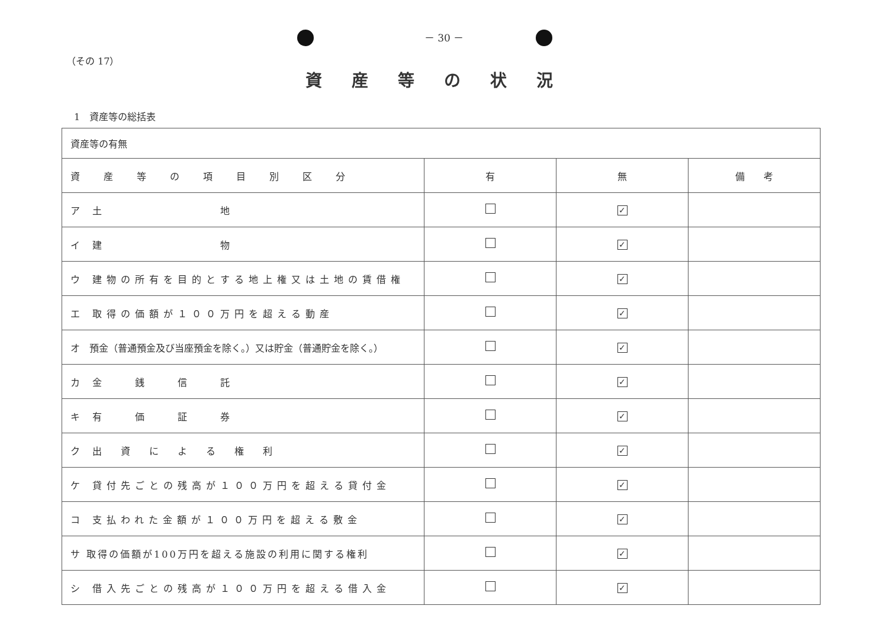－ 30 －
（その 17）
資産等の状況
1　資産等の総括表
| 資産等の有無 | | | |
| 資産等の項目別区分 | 有 | 無 | 備 考 |
| ア 土 地 | | ✓ | |
| イ 建 物 | | ✓ | |
| ウ 建物の所有を目的とする地上権又は土地の賃借権 | | ✓ | |
| エ 取得の価額が１００万円を超える動産 | | ✓ | |
| オ 預金（普通預金及び当座預金を除く。）又は貯金（普通貯金を除く。） | | ✓ | |
| カ 金 銭 信 託 | | ✓ | |
| キ 有 価 証 券 | | ✓ | |
| ク 出 資 に よ る 権 利 | | ✓ | |
| ケ 貸付先ごとの残高が１００万円を超える貸付金 | | ✓ | |
| コ 支払われた金額が１００万円を超える敷金 | | ✓ | |
| サ 取得の価額が100万円を超える施設の利用に関する権利 | | ✓ | |
| シ 借入先ごとの残高が１００万円を超える借入金 | | ✓ | |